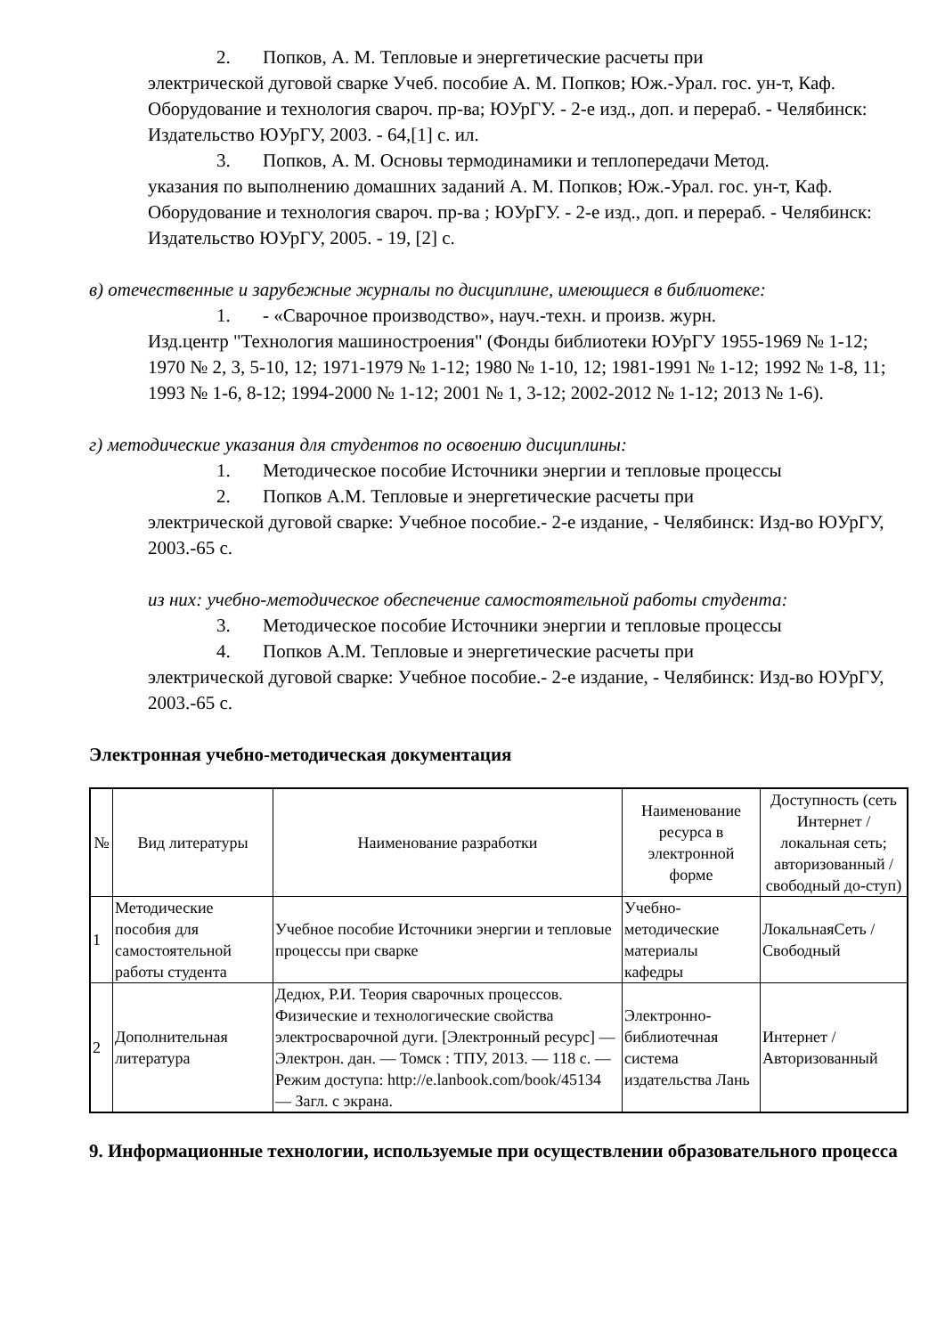2. Попков, А. М. Тепловые и энергетические расчеты при
электрической дуговой сварке Учеб. пособие А. М. Попков; Юж.-Урал. гос. ун-т, Каф. Оборудование и технология свароч. пр-ва; ЮУрГУ. - 2-е изд., доп. и перераб. - Челябинск: Издательство ЮУрГУ, 2003. - 64,[1] с. ил.
3. Попков, А. М. Основы термодинамики и теплопередачи Метод.
указания по выполнению домашних заданий А. М. Попков; Юж.-Урал. гос. ун-т, Каф. Оборудование и технология свароч. пр-ва ; ЮУрГУ. - 2-е изд., доп. и перераб. - Челябинск: Издательство ЮУрГУ, 2005. - 19, [2] с.
в) отечественные и зарубежные журналы по дисциплине, имеющиеся в библиотеке:
1. - «Сварочное производство», науч.-техн. и произв. журн.
Изд.центр "Технология машиностроения" (Фонды библиотеки ЮУрГУ 1955-1969 № 1-12; 1970 № 2, 3, 5-10, 12; 1971-1979 № 1-12; 1980 № 1-10, 12; 1981-1991 № 1-12; 1992 № 1-8, 11; 1993 № 1-6, 8-12; 1994-2000 № 1-12; 2001 № 1, 3-12; 2002-2012 № 1-12; 2013 № 1-6).
г) методические указания для студентов по освоению дисциплины:
1. Методическое пособие Источники энергии и тепловые процессы
2. Попков А.М. Тепловые и энергетические расчеты при
электрической дуговой сварке: Учебное пособие.- 2-е издание, - Челябинск: Изд-во ЮУрГУ, 2003.-65 с.
из них: учебно-методическое обеспечение самостоятельной работы студента:
3. Методическое пособие Источники энергии и тепловые процессы
4. Попков А.М. Тепловые и энергетические расчеты при
электрической дуговой сварке: Учебное пособие.- 2-е издание, - Челябинск: Изд-во ЮУрГУ, 2003.-65 с.
Электронная учебно-методическая документация
| № | Вид литературы | Наименование разработки | Наименование ресурса в электронной форме | Доступность (сеть Интернет / локальная сеть; авторизованный / свободный до-ступ) |
| --- | --- | --- | --- | --- |
| 1 | Методические пособия для самостоятельной работы студента | Учебное пособие Источники энергии и тепловые процессы при сварке | Учебно-методические материалы кафедры | ЛокальнаяСеть / Свободный |
| 2 | Дополнительная литература | Дедюх, Р.И. Теория сварочных процессов. Физические и технологические свойства электросварочной дуги. [Электронный ресурс] — Электрон. дан. — Томск : ТПУ, 2013. — 118 с. — Режим доступа: http://e.lanbook.com/book/45134 — Загл. с экрана. | Электронно-библиотечная система издательства Лань | Интернет / Авторизованный |
9. Информационные технологии, используемые при осуществлении образовательного процесса